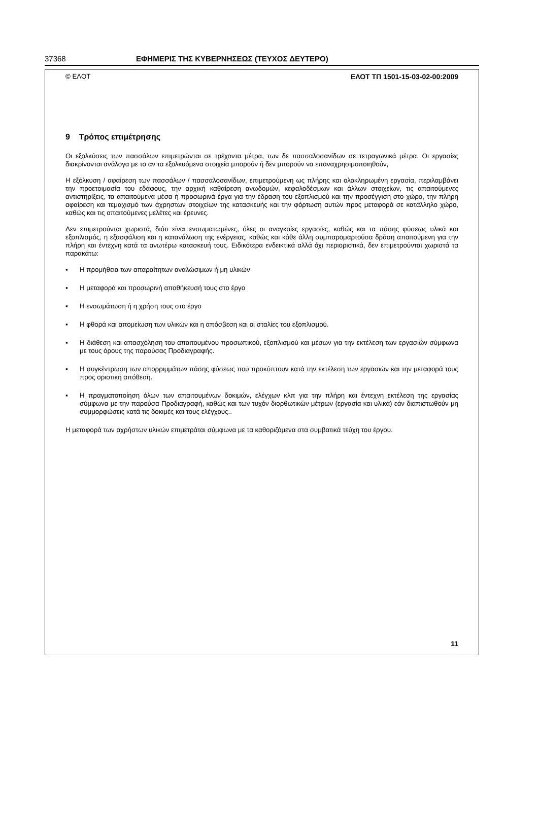37368 ΕΦΗΜΕΡΙΣ ΤΗΣ ΚΥΒΕΡΝΗΣΕΩΣ (ΤΕΥΧΟΣ ΔΕΥΤΕΡΟ)
© ΕΛΟΤ ΕΛΟΤ ΤΠ 1501-15-03-02-00:2009
9 Τρόπος επιμέτρησης
Οι εξολκύσεις των πασσάλων επιμετρώνται σε τρέχοντα μέτρα, των δε πασσαλοσανίδων σε τετραγωνικά μέτρα. Οι εργασίες διακρίνονται ανάλογα με το αν τα εξολκυόμενα στοιχεία μπορούν ή δεν μπορούν να επαναχρησιμοποιηθούν,
Η εξόλκυση / αφαίρεση των πασσάλων / πασσαλοσανίδων, επιμετρούμενη ως πλήρης και ολοκληρωμένη εργασία, περιλαμβάνει την προετοιμασία του εδάφους, την αρχική καθαίρεση ανωδομών, κεφαλοδέσμων και άλλων στοιχείων, τις απαιτούμενες αντιστηρίξεις, τα απαιτούμενα μέσα ή προσωρινά έργα για την έδραση του εξοπλισμού και την προσέγγιση στο χώρο, την πλήρη αφαίρεση και τεμαχισμό των άχρηστων στοιχείων της κατασκευής και την φόρτωση αυτών προς μεταφορά σε κατάλληλο χώρο, καθώς και τις απαιτούμενες μελέτες και έρευνες.
Δεν επιμετρούνται χωριστά, διότι είναι ενσωματωμένες, όλες οι αναγκαίες εργασίες, καθώς και τα πάσης φύσεως υλικά και εξοπλισμός, η εξασφάλιση και η κατανάλωση της ενέργειας, καθώς και κάθε άλλη συμπαρομαρτούσα δράση απαιτούμενη για την πλήρη και έντεχνη κατά τα ανωτέρω κατασκευή τους. Ειδικότερα ενδεικτικά αλλά όχι περιοριστικά, δεν επιμετρούνται χωριστά τα παρακάτω:
▪ Η προμήθεια των απαραίτητων αναλώσιμων ή μη υλικών
▪ Η μεταφορά και προσωρινή αποθήκευσή τους στο έργο
▪ Η ενσωμάτωση ή η χρήση τους στο έργο
▪ Η φθορά και απομείωση των υλικών και η απόσβεση και οι σταλίες του εξοπλισμού.
▪ Η διάθεση και απασχόληση του απαιτουμένου προσωπικού, εξοπλισμού και μέσων για την εκτέλεση των εργασιών σύμφωνα με τους όρους της παρούσας Προδιαγραφής.
▪ Η συγκέντρωση των απορριμμάτων πάσης φύσεως που προκύπτουν κατά την εκτέλεση των εργασιών και την μεταφορά τους προς οριστική απόθεση.
▪ Η πραγματοποίηση όλων των απαιτουμένων δοκιμών, ελέγχων κλπ για την πλήρη και έντεχνη εκτέλεση της εργασίας σύμφωνα με την παρούσα Προδιαγραφή, καθώς και των τυχόν διορθωτικών μέτρων (εργασία και υλικά) εάν διαπιστωθούν μη συμμορφώσεις κατά τις δοκιμές και τους ελέγχους..
Η μεταφορά των αχρήστων υλικών επιμετράται σύμφωνα με τα καθοριζόμενα στα συμβατικά τεύχη του έργου.
11